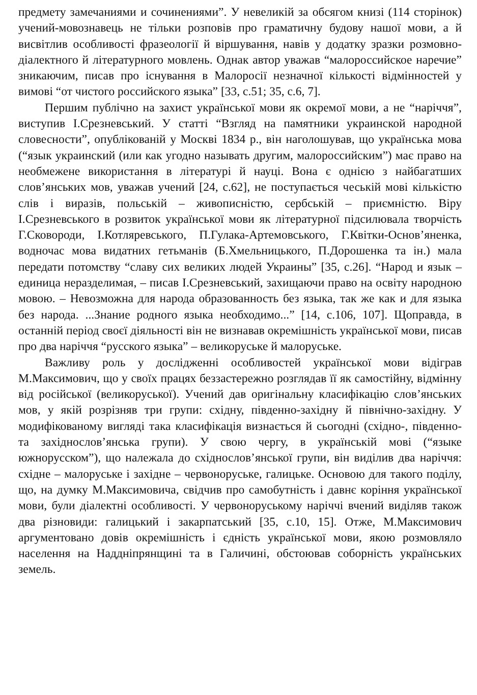предмету замечаниями и сочинениями”. У невеликій за обсягом книзі (114 сторінок) учений-мовознавець не тільки розповів про граматичну будову нашої мови, а й висвітлив особливості фразеології й віршування, навів у додатку зразки розмовно-діалектного й літературного мовлень. Однак автор уважав “малороссийское наречие” зникаючим, писав про існування в Малоросії незначної кількості відмінностей у вимові “от чистого российского языка” [33, с.51; 35, с.6, 7].
Першим публічно на захист української мови як окремої мови, а не “наріччя”, виступив І.Срезневський. У статті “Взгляд на памятники украинской народной словесности”, опублікованій у Москві 1834 р., він наголошував, що українська мова (“язык украинский (или как угодно называть другим, малороссийским”) має право на необмежене використання в літературі й науці. Вона є однією з найбагатших слов’янських мов, уважав учений [24, с.62], не поступається чеській мові кількістю слів і виразів, польській – живописністю, сербській – приємністю. Віру І.Срезневського в розвиток української мови як літературної підсилювала творчість Г.Сковороди, І.Котляревського, П.Гулака-Артемовського, Г.Квітки-Основ’яненка, водночас мова видатних гетьманів (Б.Хмельницького, П.Дорошенка та ін.) мала передати потомству “славу сих великих людей Украины” [35, с.26]. “Народ и язык – единица неразделимая, – писав І.Срезневський, захищаючи право на освіту народною мовою. – Невозможна для народа образованность без языка, так же как и для языка без народа. ...Знание родного языка необходимо...” [14, с.106, 107]. Щоправда, в останній період своєї діяльності він не визнавав окремішність української мови, писав про два наріччя “русского языка” – великоруське й малоруське.
Важливу роль у дослідженні особливостей української мови відіграв М.Максимович, що у своїх працях беззастережно розглядав її як самостійну, відмінну від російської (великоруської). Учений дав оригінальну класифікацію слов’янських мов, у якій розрізняв три групи: східну, південно-західну й північно-західну. У модифікованому вигляді така класифікація визнається й сьогодні (східно-, південно- та західнослов’янська групи). У свою чергу, в українській мові (“языке южнорусском”), що належала до східнослов’янської групи, він виділив два наріччя: східне – малоруське і західне – червоноруське, галицьке. Основою для такого поділу, що, на думку М.Максимовича, свідчив про самобутність і давнє коріння української мови, були діалектні особливості. У червоноруському наріччі вчений виділяв також два різновиди: галицький і закарпатський [35, с.10, 15]. Отже, М.Максимович аргументовано довів окремішність і єдність української мови, якою розмовляло населення на Наддніпрянщині та в Галичині, обстоював соборність українських земель.